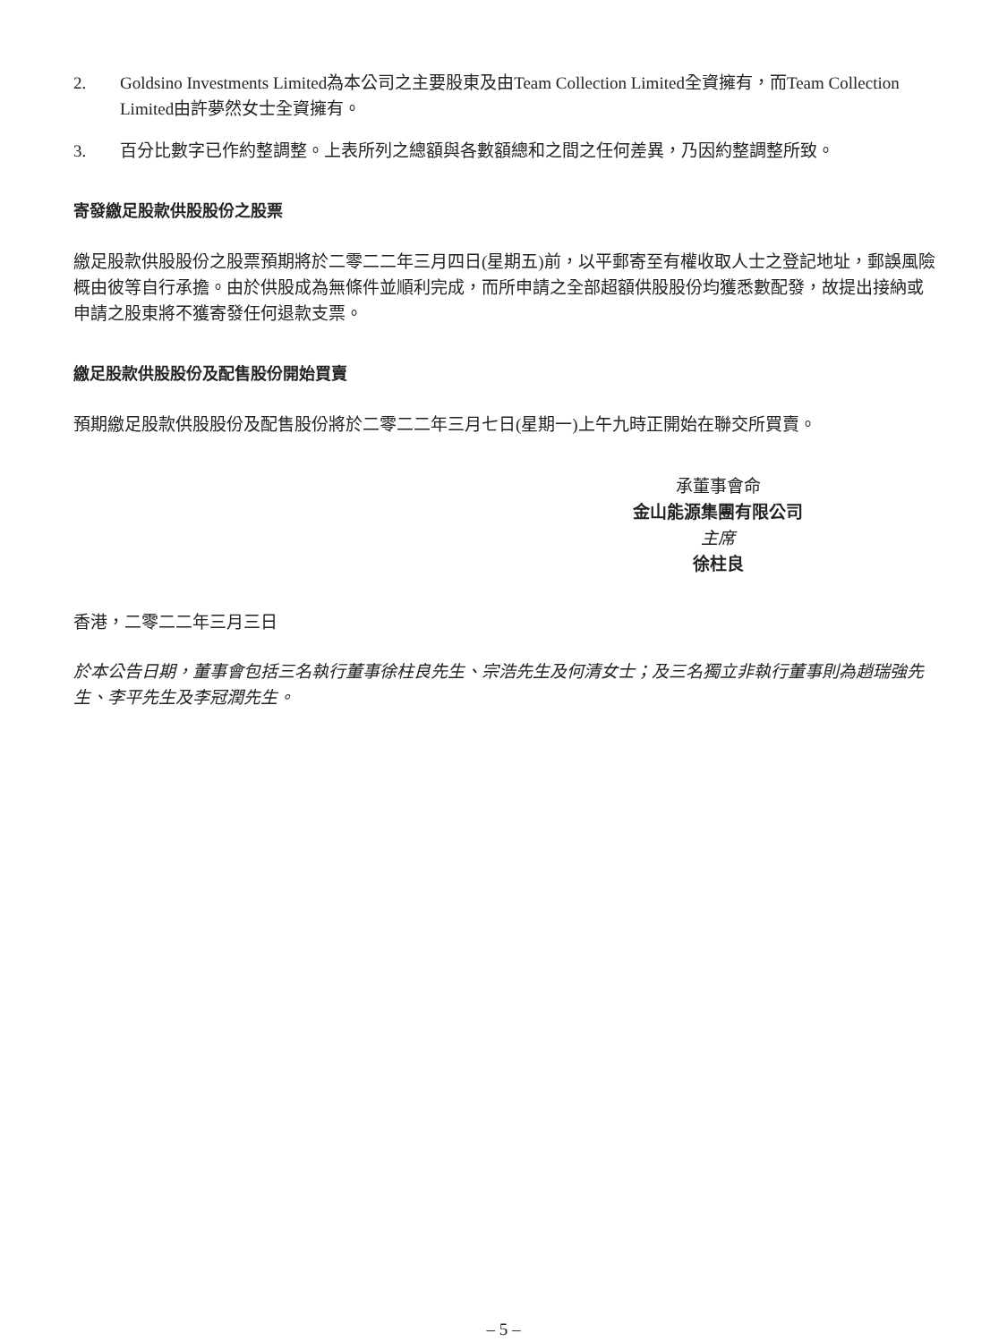2. Goldsino Investments Limited為本公司之主要股東及由Team Collection Limited全資擁有，而Team Collection Limited由許夢然女士全資擁有。
3. 百分比數字已作約整調整。上表所列之總額與各數額總和之間之任何差異，乃因約整調整所致。
寄發繳足股款供股股份之股票
繳足股款供股股份之股票預期將於二零二二年三月四日(星期五)前，以平郵寄至有權收取人士之登記地址，郵誤風險概由彼等自行承擔。由於供股成為無條件並順利完成，而所申請之全部超額供股股份均獲悉數配發，故提出接納或申請之股東將不獲寄發任何退款支票。
繳足股款供股股份及配售股份開始買賣
預期繳足股款供股股份及配售股份將於二零二二年三月七日(星期一)上午九時正開始在聯交所買賣。
承董事會命
金山能源集團有限公司
主席
徐柱良
香港，二零二二年三月三日
於本公告日期，董事會包括三名執行董事徐柱良先生、宗浩先生及何清女士；及三名獨立非執行董事則為趙瑞強先生、李平先生及李冠潤先生。
– 5 –